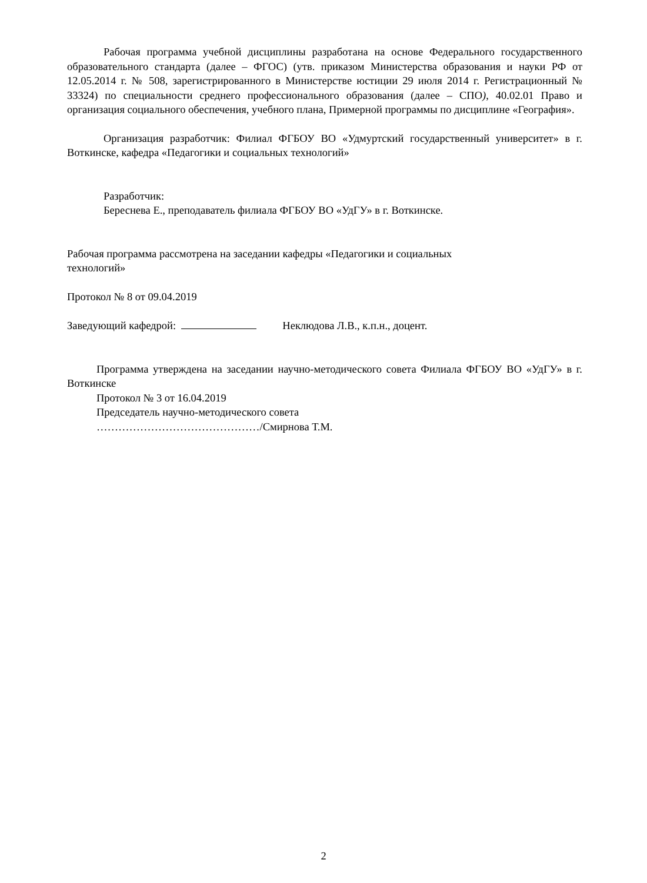Рабочая программа учебной дисциплины разработана на основе Федерального государственного образовательного стандарта (далее – ФГОС) (утв. приказом Министерства образования и науки РФ от 12.05.2014 г. № 508, зарегистрированного в Министерстве юстиции 29 июля 2014 г. Регистрационный № 33324) по специальности среднего профессионального образования (далее – СПО), 40.02.01 Право и организация социального обеспечения, учебного плана, Примерной программы по дисциплине «География».
Организация разработчик: Филиал ФГБОУ ВО «Удмуртский государственный университет» в г. Воткинске, кафедра «Педагогики и социальных технологий»
Разработчик:
Береснева Е., преподаватель филиала ФГБОУ ВО «УдГУ» в г. Воткинске.
Рабочая программа рассмотрена на заседании кафедры «Педагогики и социальных
технологий»
Протокол № 8 от 09.04.2019
Заведующий кафедрой: Неклюдова Л.В., к.п.н., доцент.
Программа утверждена на заседании научно-методического совета Филиала ФГБОУ ВО «УдГУ» в г. Воткинске
Протокол № 3 от 16.04.2019
Председатель научно-методического совета
………………………………………/Смирнова Т.М.
2